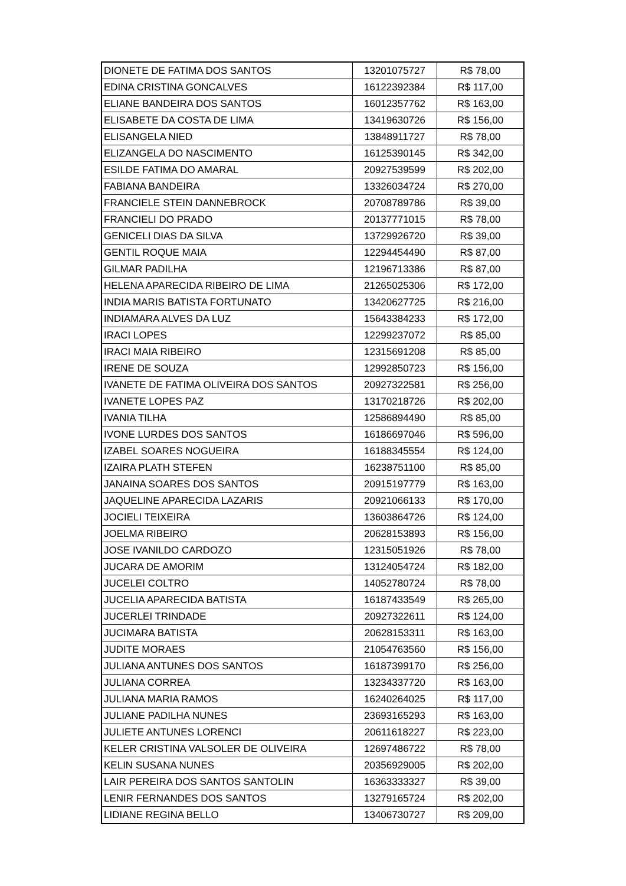| DIONETE DE FATIMA DOS SANTOS | 13201075727 | R$ 78,00 |
| EDINA CRISTINA GONCALVES | 16122392384 | R$ 117,00 |
| ELIANE BANDEIRA DOS SANTOS | 16012357762 | R$ 163,00 |
| ELISABETE DA COSTA DE LIMA | 13419630726 | R$ 156,00 |
| ELISANGELA NIED | 13848911727 | R$ 78,00 |
| ELIZANGELA DO NASCIMENTO | 16125390145 | R$ 342,00 |
| ESILDE FATIMA DO AMARAL | 20927539599 | R$ 202,00 |
| FABIANA BANDEIRA | 13326034724 | R$ 270,00 |
| FRANCIELE STEIN DANNEBROCK | 20708789786 | R$ 39,00 |
| FRANCIELI DO PRADO | 20137771015 | R$ 78,00 |
| GENICELI DIAS DA SILVA | 13729926720 | R$ 39,00 |
| GENTIL ROQUE MAIA | 12294454490 | R$ 87,00 |
| GILMAR PADILHA | 12196713386 | R$ 87,00 |
| HELENA APARECIDA RIBEIRO DE LIMA | 21265025306 | R$ 172,00 |
| INDIA MARIS BATISTA FORTUNATO | 13420627725 | R$ 216,00 |
| INDIAMARA ALVES DA LUZ | 15643384233 | R$ 172,00 |
| IRACI LOPES | 12299237072 | R$ 85,00 |
| IRACI MAIA RIBEIRO | 12315691208 | R$ 85,00 |
| IRENE DE SOUZA | 12992850723 | R$ 156,00 |
| IVANETE DE FATIMA OLIVEIRA DOS SANTOS | 20927322581 | R$ 256,00 |
| IVANETE LOPES PAZ | 13170218726 | R$ 202,00 |
| IVANIA TILHA | 12586894490 | R$ 85,00 |
| IVONE LURDES DOS SANTOS | 16186697046 | R$ 596,00 |
| IZABEL SOARES NOGUEIRA | 16188345554 | R$ 124,00 |
| IZAIRA PLATH STEFEN | 16238751100 | R$ 85,00 |
| JANAINA SOARES DOS SANTOS | 20915197779 | R$ 163,00 |
| JAQUELINE APARECIDA LAZARIS | 20921066133 | R$ 170,00 |
| JOCIELI TEIXEIRA | 13603864726 | R$ 124,00 |
| JOELMA RIBEIRO | 20628153893 | R$ 156,00 |
| JOSE IVANILDO CARDOZO | 12315051926 | R$ 78,00 |
| JUCARA DE AMORIM | 13124054724 | R$ 182,00 |
| JUCELEI COLTRO | 14052780724 | R$ 78,00 |
| JUCELIA APARECIDA BATISTA | 16187433549 | R$ 265,00 |
| JUCERLEI TRINDADE | 20927322611 | R$ 124,00 |
| JUCIMARA BATISTA | 20628153311 | R$ 163,00 |
| JUDITE MORAES | 21054763560 | R$ 156,00 |
| JULIANA ANTUNES DOS SANTOS | 16187399170 | R$ 256,00 |
| JULIANA CORREA | 13234337720 | R$ 163,00 |
| JULIANA MARIA RAMOS | 16240264025 | R$ 117,00 |
| JULIANE PADILHA NUNES | 23693165293 | R$ 163,00 |
| JULIETE ANTUNES LORENCI | 20611618227 | R$ 223,00 |
| KELER CRISTINA VALSOLER DE OLIVEIRA | 12697486722 | R$ 78,00 |
| KELIN SUSANA NUNES | 20356929005 | R$ 202,00 |
| LAIR PEREIRA DOS SANTOS SANTOLIN | 16363333327 | R$ 39,00 |
| LENIR FERNANDES DOS SANTOS | 13279165724 | R$ 202,00 |
| LIDIANE REGINA BELLO | 13406730727 | R$ 209,00 |